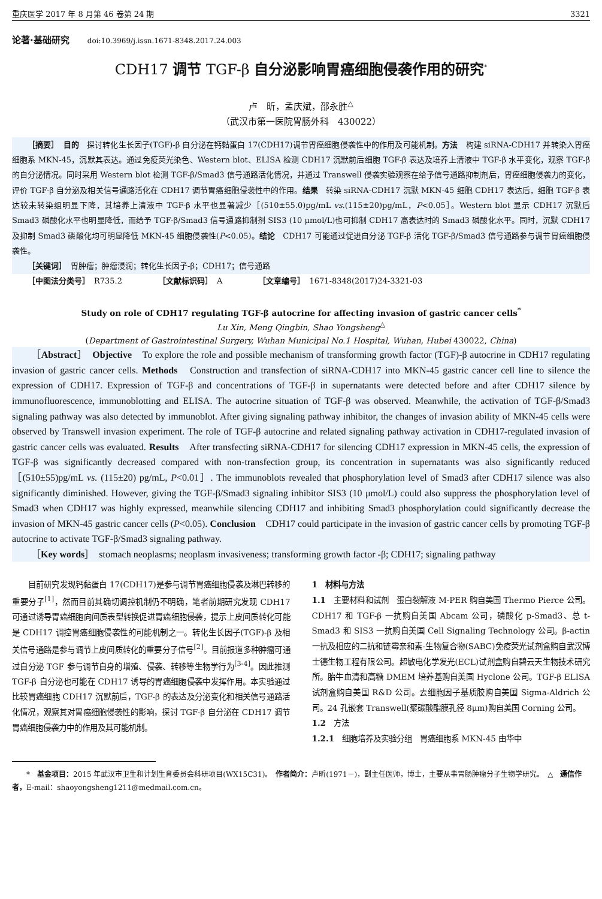重庆医学 2017 年 8 月第 46 卷第 24 期 3321
论著·基础研究 doi:10.3969/j.issn.1671-8348.2017.24.003
CDH17 调节 TGF-β 自分泌影响胃癌细胞侵袭作用的研究<sup>*</sup>
卢　昕，孟庆斌，邵永胜<sup>△</sup>
（武汉市第一医院胃肠外科　430022）
［摘要］　目的　探讨转化生长因子(TGF)-β 自分泌在钙黏蛋白 17(CDH17)调节胃癌细胞侵袭性中的作用及可能机制。方法　构建 siRNA-CDH17 并转染入胃癌细胞系 MKN-45，沉默其表达。通过免疫荧光染色、Western blot、ELISA 检测 CDH17 沉默前后细胞 TGF-β 表达及培养上清液中 TGF-β 水平变化，观察 TGF-β 的自分泌情况。同时采用 Western blot 检测 TGF-β/Smad3 信号通路活化情况，并通过 Transwell 侵袭实验观察在给予信号通路抑制剂后，胃癌细胞侵袭力的变化，评价 TGF-β 自分泌及相关信号通路活化在 CDH17 调节胃癌细胞侵袭性中的作用。结果　转染 siRNA-CDH17 沉默 MKN-45 细胞 CDH17 表达后，细胞 TGF-β 表达较未转染组明显下降，其培养上清液中 TGF-β 水平也显著减少［(510±55.0)pg/mL vs.(115±20)pg/mL，P<0.05］。Western blot 显示 CDH17 沉默后 Smad3 磷酸化水平也明显降低，而给予 TGF-β/Smad3 信号通路抑制剂 SIS3 (10 μmol/L)也可抑制 CDH17 高表达时的 Smad3 磷酸化水平。同时，沉默 CDH17 及抑制 Smad3 磷酸化均可明显降低 MKN-45 细胞侵袭性(P<0.05)。结论　CDH17 可能通过促进自分泌 TGF-β 活化 TGF-β/Smad3 信号通路参与调节胃癌细胞侵袭性。
［关键词］　胃肿瘤；肿瘤浸润；转化生长因子-β；CDH17；信号通路
［中图法分类号］　R735.2 ［文献标识码］　A ［文章编号］　1671-8348(2017)24-3321-03
Study on role of CDH17 regulating TGF-β autocrine for affecting invasion of gastric cancer cells<sup>*</sup>
Lu Xin, Meng Qingbin, Shao Yongsheng<sup>△</sup>
(Department of Gastrointestinal Surgery, Wuhan Municipal No.1 Hospital, Wuhan, Hubei 430022, China)
［Abstract］　Objective　To explore the role and possible mechanism of transforming growth factor (TGF)-β autocrine in CDH17 regulating invasion of gastric cancer cells. Methods　Construction and transfection of siRNA-CDH17 into MKN-45 gastric cancer cell line to silence the expression of CDH17. Expression of TGF-β and concentrations of TGF-β in supernatants were detected before and after CDH17 silence by immunofluorescence, immunoblotting and ELISA. The autocrine situation of TGF-β was observed. Meanwhile, the activation of TGF-β/Smad3 signaling pathway was also detected by immunoblot. After giving signaling pathway inhibitor, the changes of invasion ability of MKN-45 cells were observed by Transwell invasion experiment. The role of TGF-β autocrine and related signaling pathway activation in CDH17-regulated invasion of gastric cancer cells was evaluated. Results　After transfecting siRNA-CDH17 for silencing CDH17 expression in MKN-45 cells, the expression of TGF-β was significantly decreased compared with non-transfection group, its concentration in supernatants was also significantly reduced［(510±55)pg/mL vs. (115±20) pg/mL, P<0.01］. The immunoblots revealed that phosphorylation level of Smad3 after CDH17 silence was also significantly diminished. However, giving the TGF-β/Smad3 signaling inhibitor SIS3 (10 μmol/L) could also suppress the phosphorylation level of Smad3 when CDH17 was highly expressed, meanwhile silencing CDH17 and inhibiting Smad3 phosphorylation could significantly decrease the invasion of MKN-45 gastric cancer cells (P<0.05). Conclusion　CDH17 could participate in the invasion of gastric cancer cells by promoting TGF-β autocrine to activate TGF-β/Smad3 signaling pathway.
［Key words］　stomach neoplasms; neoplasm invasiveness; transforming growth factor -β; CDH17; signaling pathway
目前研究发现钙黏蛋白 17(CDH17)是参与调节胃癌细胞侵袭及淋巴转移的重要分子<sup>[1]</sup>，然而目前其确切调控机制仍不明确，笔者前期研究发现 CDH17 可通过诱导胃癌细胞向间质表型转换促进胃癌细胞侵袭，提示上皮间质转化可能是 CDH17 调控胃癌细胞侵袭性的可能机制之一。转化生长因子(TGF)-β 及相关信号通路是参与调节上皮间质转化的重要分子信号<sup>[2]</sup>。目前报道多种肿瘤可通过自分泌 TGF 参与调节自身的增殖、侵袭、转移等生物学行为<sup>[3-4]</sup>。因此推测 TGF-β 自分泌也可能在 CDH17 诱导的胃癌细胞侵袭中发挥作用。本实验通过比较胃癌细胞 CDH17 沉默前后，TGF-β 的表达及分泌变化和相关信号通路活化情况，观察其对胃癌细胞侵袭性的影响，探讨 TGF-β 自分泌在 CDH17 调节胃癌细胞侵袭力中的作用及其可能机制。
1　材料与方法
1.1　主要材料和试剂　蛋白裂解液 M-PER 购自美国 Thermo Pierce 公司。CDH17 和 TGF-β 一抗购自美国 Abcam 公司，磷酸化 p-Smad3、总 t-Smad3 和 SIS3 一抗购自美国 Cell Signaling Technology 公司。β-actin 一抗及相应的二抗和链霉亲和素-生物复合物(SABC)免疫荧光试剂盒购自武汉博士德生物工程有限公司。超敏电化学发光(ECL)试剂盒购自碧云天生物技术研究所。胎牛血清和高糖 DMEM 培养基购自美国 Hyclone 公司。TGF-β ELISA 试剂盒购自美国 R&D 公司。去细胞因子基质胶购自美国 Sigma-Aldrich 公司。24 孔嵌套 Transwell(聚碳酸酯膜孔径 8μm)购自美国 Corning 公司。
1.2　方法
1.2.1　细胞培养及实验分组　胃癌细胞系 MKN-45 由华中
*　基金项目：2015 年武汉市卫生和计划生育委员会科研项目(WX15C31)。　作者简介：卢昕(1971－)，副主任医师，博士，主要从事胃肠肿瘤分子生物学研究。　△　通信作者，E-mail：shaoyongsheng1211@medmail.com.cn。